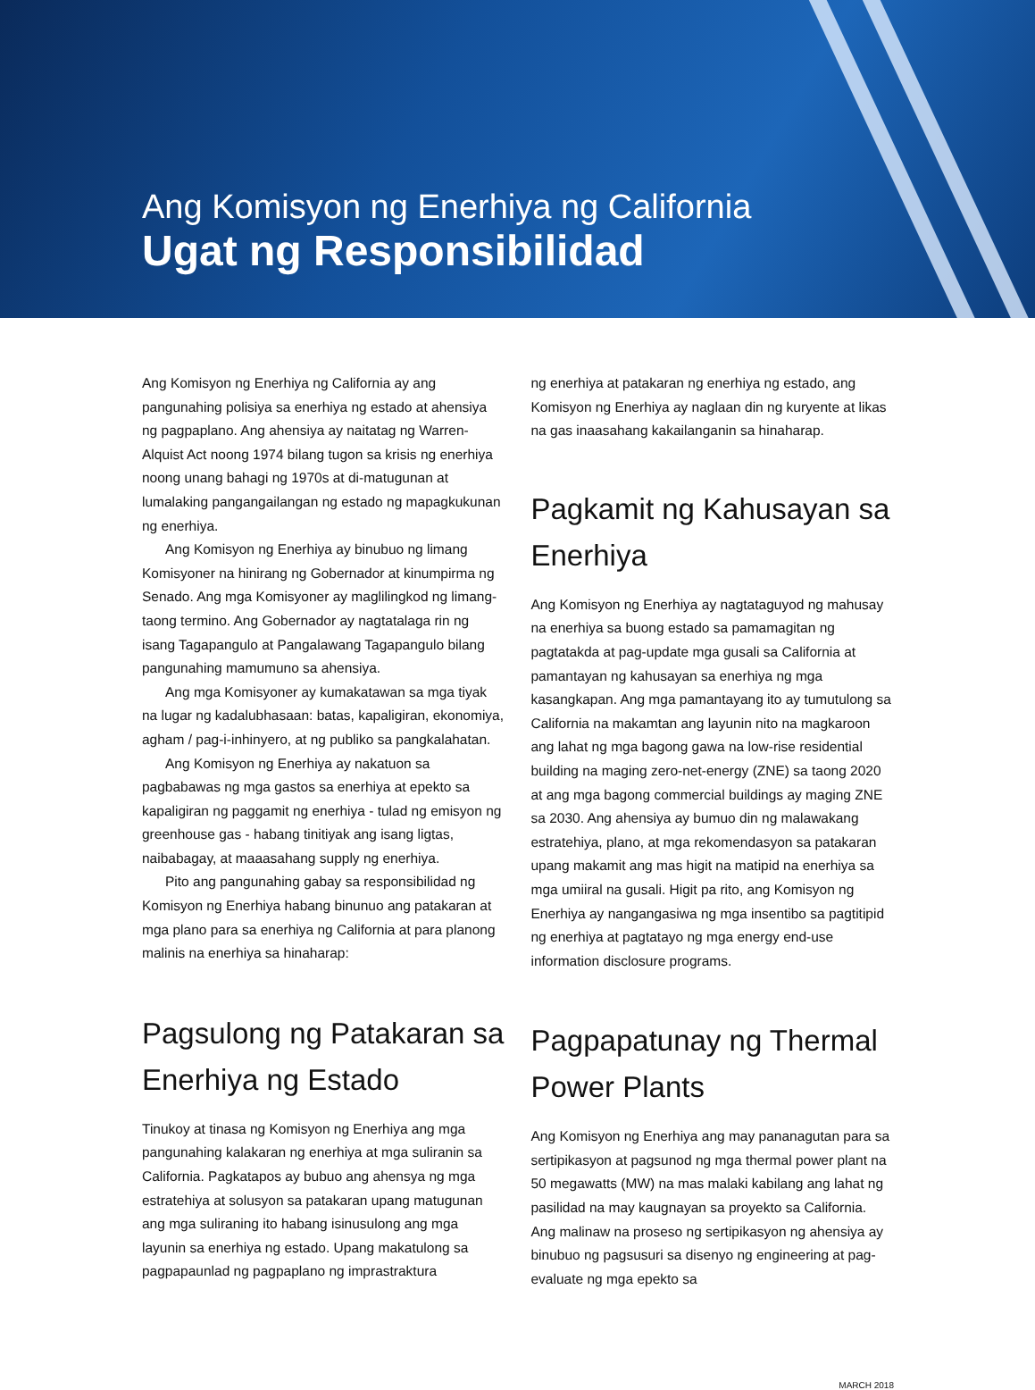Ang Komisyon ng Enerhiya ng California
Ugat ng Responsibilidad
Ang Komisyon ng Enerhiya ng California ay ang pangunahing polisiya sa enerhiya ng estado at ahensiya ng pagpaplano. Ang ahensiya ay naitatag ng Warren-Alquist Act noong 1974 bilang tugon sa krisis ng enerhiya noong unang bahagi ng 1970s at di-matugunan at lumalaking pangangailangan ng estado ng mapagkukunan ng enerhiya.
Ang Komisyon ng Enerhiya ay binubuo ng limang Komisyoner na hinirang ng Gobernador at kinumpirma ng Senado. Ang mga Komisyoner ay maglilingkod ng limang-taong termino. Ang Gobernador ay nagtatalaga rin ng isang Tagapangulo at Pangalawang Tagapangulo bilang pangunahing mamumuno sa ahensiya.
Ang mga Komisyoner ay kumakatawan sa mga tiyak na lugar ng kadalubhasaan: batas, kapaligiran, ekonomiya, agham / pag-i-inhinyero, at ng publiko sa pangkalahatan.
Ang Komisyon ng Enerhiya ay nakatuon sa pagbabawas ng mga gastos sa enerhiya at epekto sa kapaligiran ng paggamit ng enerhiya - tulad ng emisyon ng greenhouse gas - habang tinitiyak ang isang ligtas, naibabagay, at maaasahang supply ng enerhiya.
Pito ang pangunahing gabay sa responsibilidad ng Komisyon ng Enerhiya habang binunuo ang patakaran at mga plano para sa enerhiya ng California at para planong malinis na enerhiya sa hinaharap:
Pagsulong ng Patakaran sa Enerhiya ng Estado
Tinukoy at tinasa ng Komisyon ng Enerhiya ang mga pangunahing kalakaran ng enerhiya at mga suliranin sa California. Pagkatapos ay bubuo ang ahensya ng mga estratehiya at solusyon sa patakaran upang matugunan ang mga suliraning ito habang isinusulong ang mga layunin sa enerhiya ng estado. Upang makatulong sa pagpapaunlad ng pagpaplano ng imprastraktura
ng enerhiya at patakaran ng enerhiya ng estado, ang Komisyon ng Enerhiya ay naglaan din ng kuryente at likas na gas inaasahang kakailanganin sa hinaharap.
Pagkamit ng Kahusayan sa Enerhiya
Ang Komisyon ng Enerhiya ay nagtataguyod ng mahusay na enerhiya sa buong estado sa pamamagitan ng pagtatakda at pag-update mga gusali sa California at pamantayan ng kahusayan sa enerhiya ng mga kasangkapan. Ang mga pamantayang ito ay tumutulong sa California na makamtan ang layunin nito na magkaroon ang lahat ng mga bagong gawa na low-rise residential building na maging zero-net-energy (ZNE) sa taong 2020 at ang mga bagong commercial buildings ay maging ZNE sa 2030. Ang ahensiya ay bumuo din ng malawakang estratehiya, plano, at mga rekomendasyon sa patakaran upang makamit ang mas higit na matipid na enerhiya sa mga umiiral na gusali. Higit pa rito, ang Komisyon ng Enerhiya ay nangangasiwa ng mga insentibo sa pagtitipid ng enerhiya at pagtatayo ng mga energy end-use information disclosure programs.
Pagpapatunay ng Thermal Power Plants
Ang Komisyon ng Enerhiya ang may pananagutan para sa sertipikasyon at pagsunod ng mga thermal power plant na 50 megawatts (MW) na mas malaki kabilang ang lahat ng pasilidad na may kaugnayan sa proyekto sa California. Ang malinaw na proseso ng sertipikasyon ng ahensiya ay binubuo ng pagsusuri sa disenyo ng engineering at pag-evaluate ng mga epekto sa
MARCH 2018